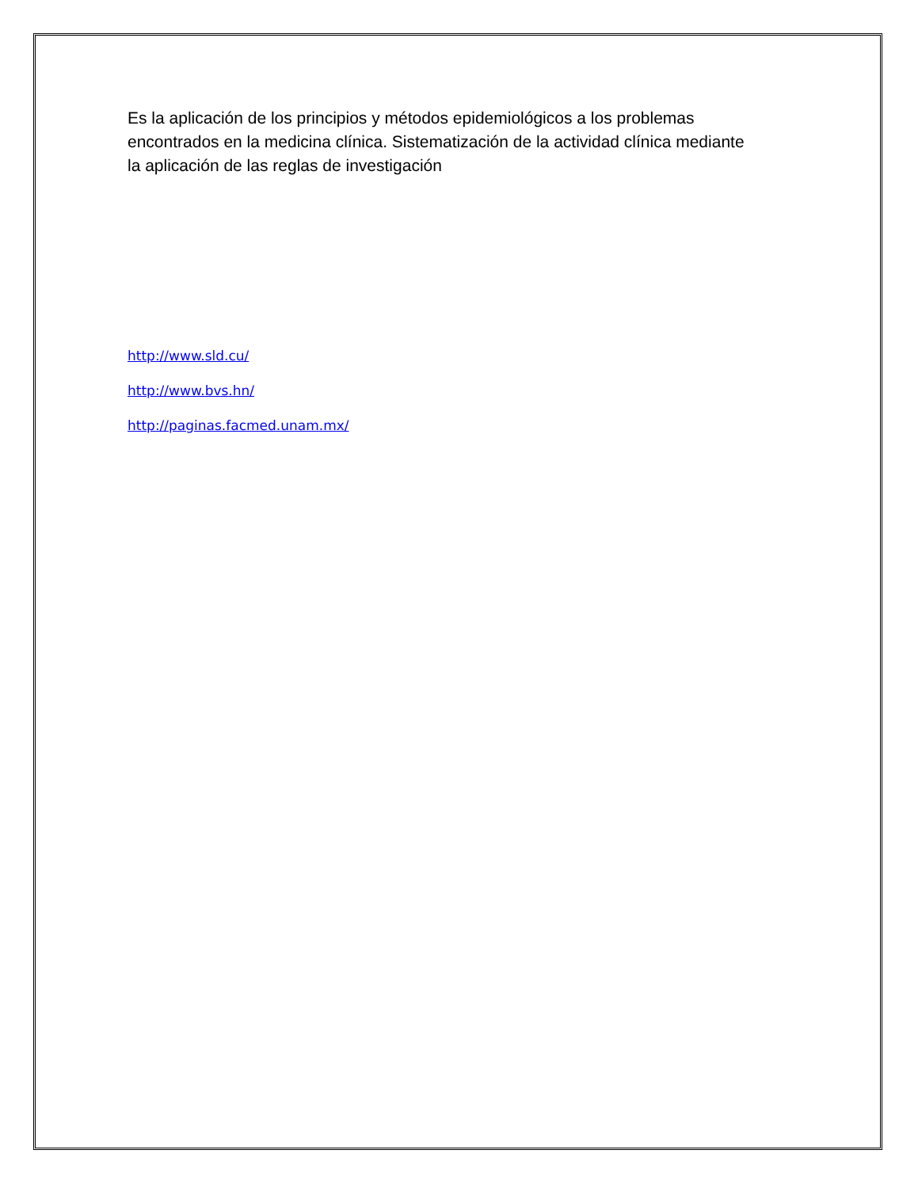Es la aplicación de los principios y métodos epidemiológicos a los problemas encontrados en la medicina clínica. Sistematización de la actividad clínica mediante la aplicación de las reglas de investigación
http://www.sld.cu/
http://www.bvs.hn/
http://paginas.facmed.unam.mx/